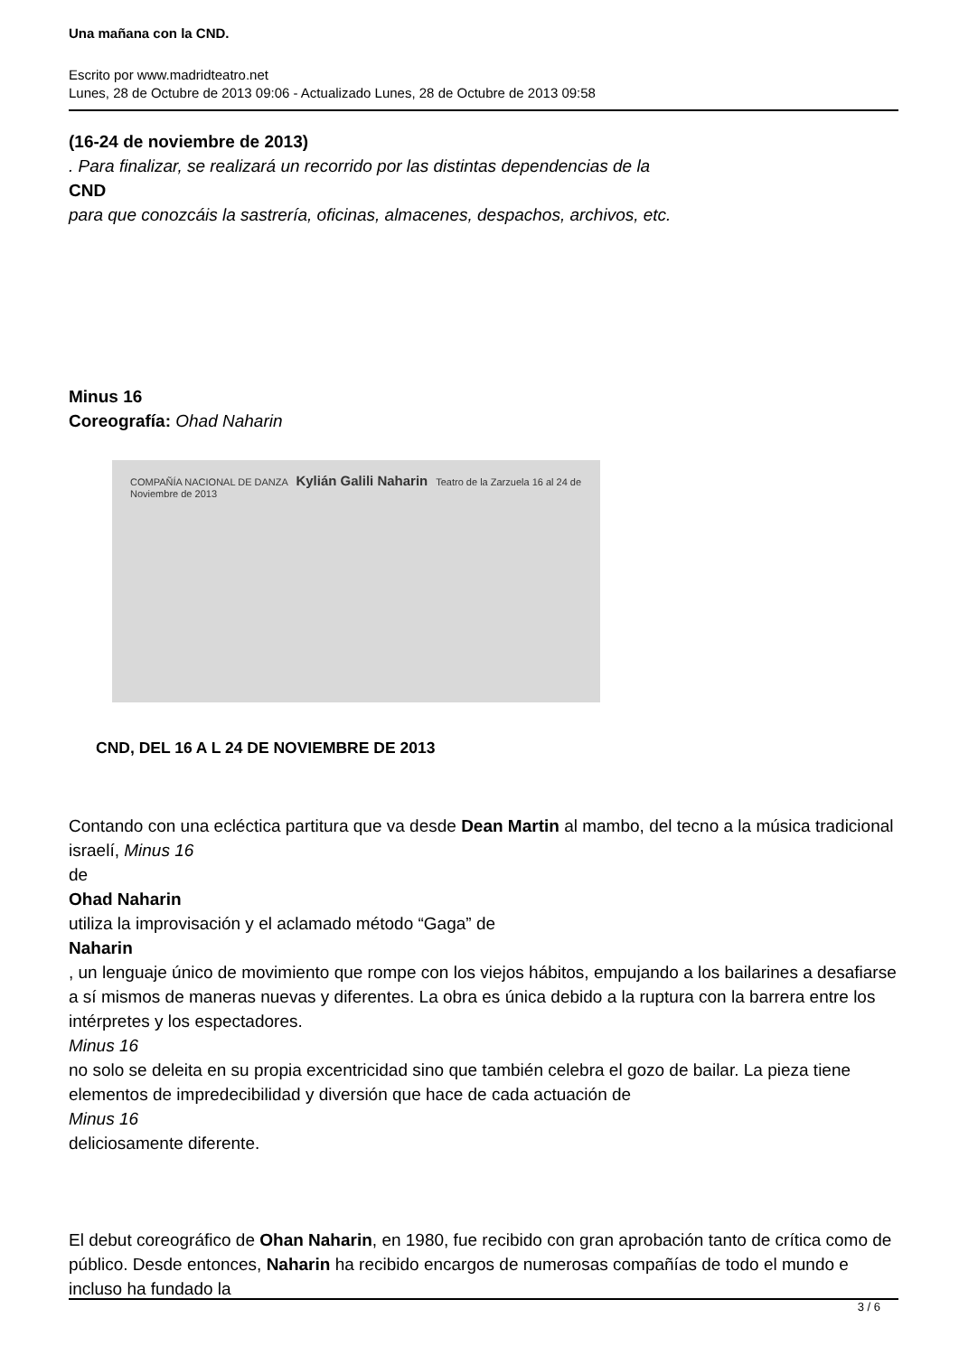Una mañana con la CND.
Escrito por www.madridteatro.net
Lunes, 28 de Octubre de 2013 09:06 - Actualizado Lunes, 28 de Octubre de 2013 09:58
(16-24 de noviembre de 2013)
. Para finalizar, se realizará un recorrido por las distintas dependencias de la
CND
para que conozcáis la sastrería, oficinas, almacenes, despachos, archivos, etc.
Minus 16
Coreografía: Ohad Naharin
COMPAÑÍA NACIONAL DE DANZA Kylián Galili Naharin Teatro de la Zarzuela 16 al 24 de Noviembre de 2013
CND, DEL 16 A L 24 DE NOVIEMBRE DE 2013
Contando con una ecléctica partitura que va desde Dean Martin al mambo, del tecno a la música tradicional israelí, Minus 16
de
Ohad Naharin
utiliza la improvisación y el aclamado método “Gaga” de
Naharin
, un lenguaje único de movimiento que rompe con los viejos hábitos, empujando a los bailarines a desafiarse a sí mismos de maneras nuevas y diferentes. La obra es única debido a la ruptura con la barrera entre los intérpretes y los espectadores.
Minus 16
no solo se deleita en su propia excentricidad sino que también celebra el gozo de bailar. La pieza tiene elementos de impredecibilidad y diversión que hace de cada actuación de
Minus 16
deliciosamente diferente.
El debut coreográfico de Ohan Naharin, en 1980, fue recibido con gran aprobación tanto de crítica como de público. Desde entonces, Naharin ha recibido encargos de numerosas compañías de todo el mundo e incluso ha fundado la
3 / 6